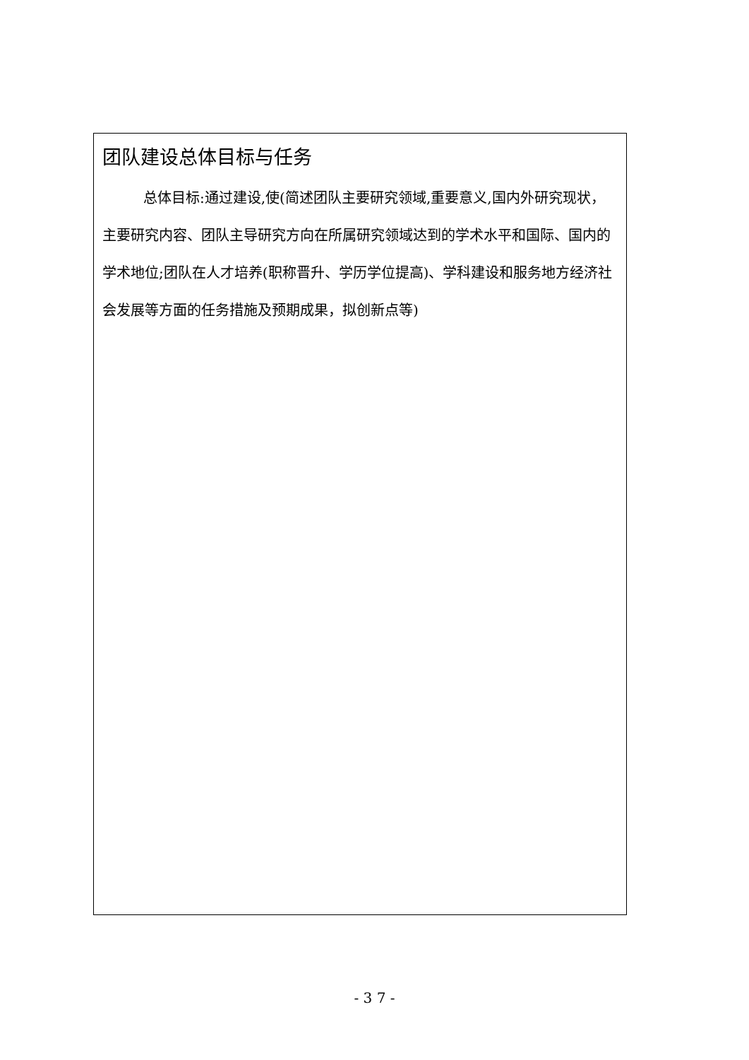| 团队建设总体目标与任务 总体目标:通过建设,使(简述团队主要研究领域,重要意义,国内外研究现状，主要研究内容、团队主导研究方向在所属研究领域达到的学术水平和国际、国内的学术地位;团队在人才培养(职称晋升、学历学位提高)、学科建设和服务地方经济社会发展等方面的任务措施及预期成果，拟创新点等) |
- 3 7 -